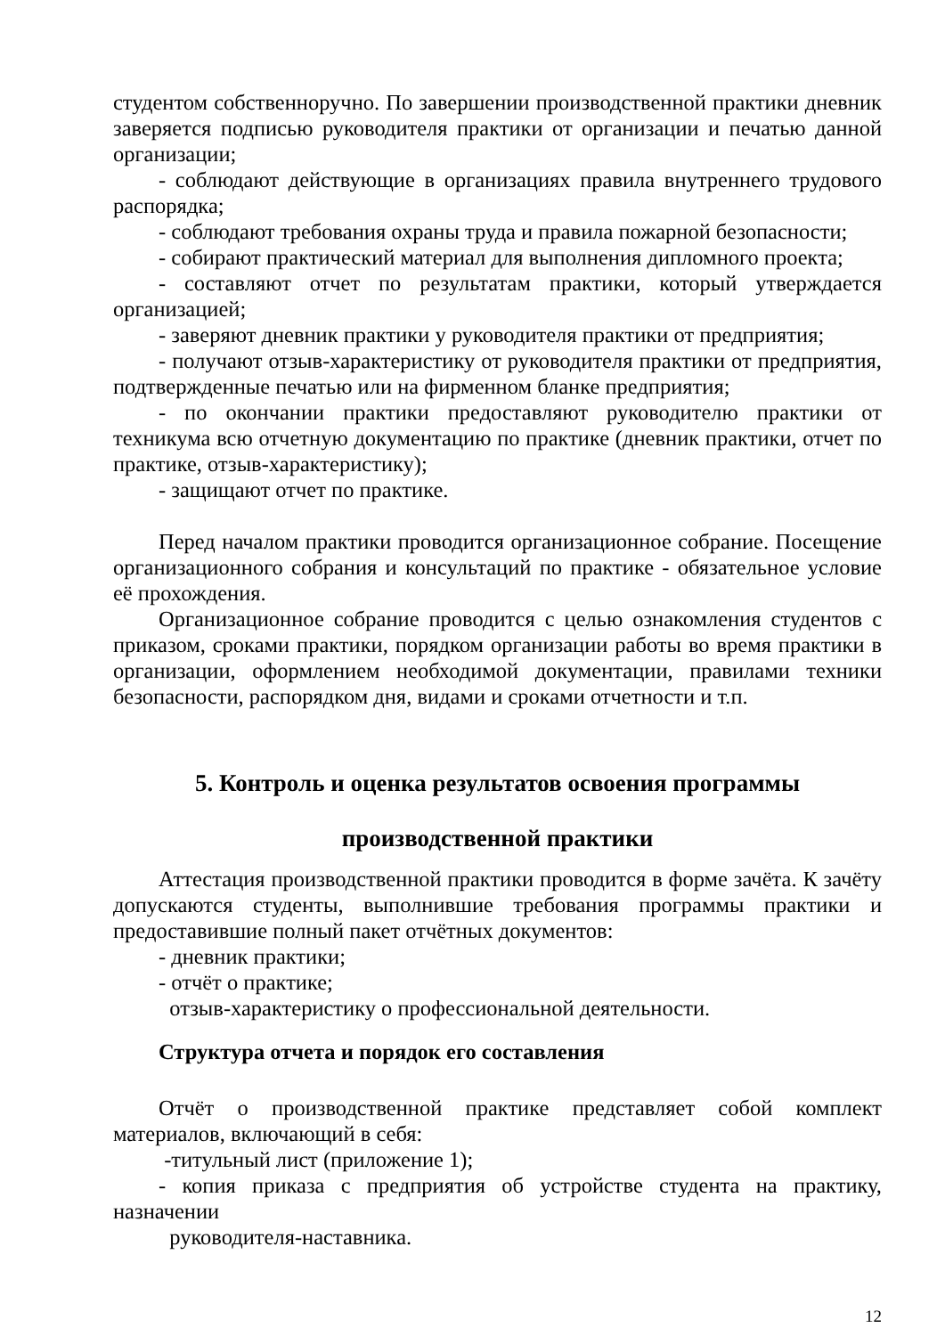студентом собственноручно. По завершении производственной практики дневник заверяется подписью руководителя практики от организации и печатью данной организации;
- соблюдают действующие в организациях правила внутреннего трудового распорядка;
- соблюдают требования охраны труда и правила пожарной безопасности;
- собирают практический материал для выполнения дипломного проекта;
- составляют отчет по результатам практики, который утверждается организацией;
- заверяют дневник практики у руководителя практики от предприятия;
- получают отзыв-характеристику от руководителя практики от предприятия, подтвержденные печатью или на фирменном бланке предприятия;
- по окончании практики предоставляют руководителю практики от техникума всю отчетную документацию по практике (дневник практики, отчет по практике, отзыв-характеристику);
- защищают отчет по практике.
Перед началом практики проводится организационное собрание. Посещение организационного собрания и консультаций по практике - обязательное условие её прохождения.
Организационное собрание проводится с целью ознакомления студентов с приказом, сроками практики, порядком организации работы во время практики в организации, оформлением необходимой документации, правилами техники безопасности, распорядком дня, видами и сроками отчетности и т.п.
5. Контроль и оценка результатов освоения программы
производственной практики
Аттестация производственной практики проводится в форме зачёта. К зачёту допускаются студенты, выполнившие требования программы практики и предоставившие полный пакет отчётных документов:
- дневник практики;
- отчёт о практике;
отзыв-характеристику о профессиональной деятельности.
Структура отчета и порядок его составления
Отчёт о производственной практике представляет собой комплект материалов, включающий в себя:
-титульный лист (приложение 1);
- копия приказа с предприятия об устройстве студента на практику, назначении
руководителя-наставника.
12